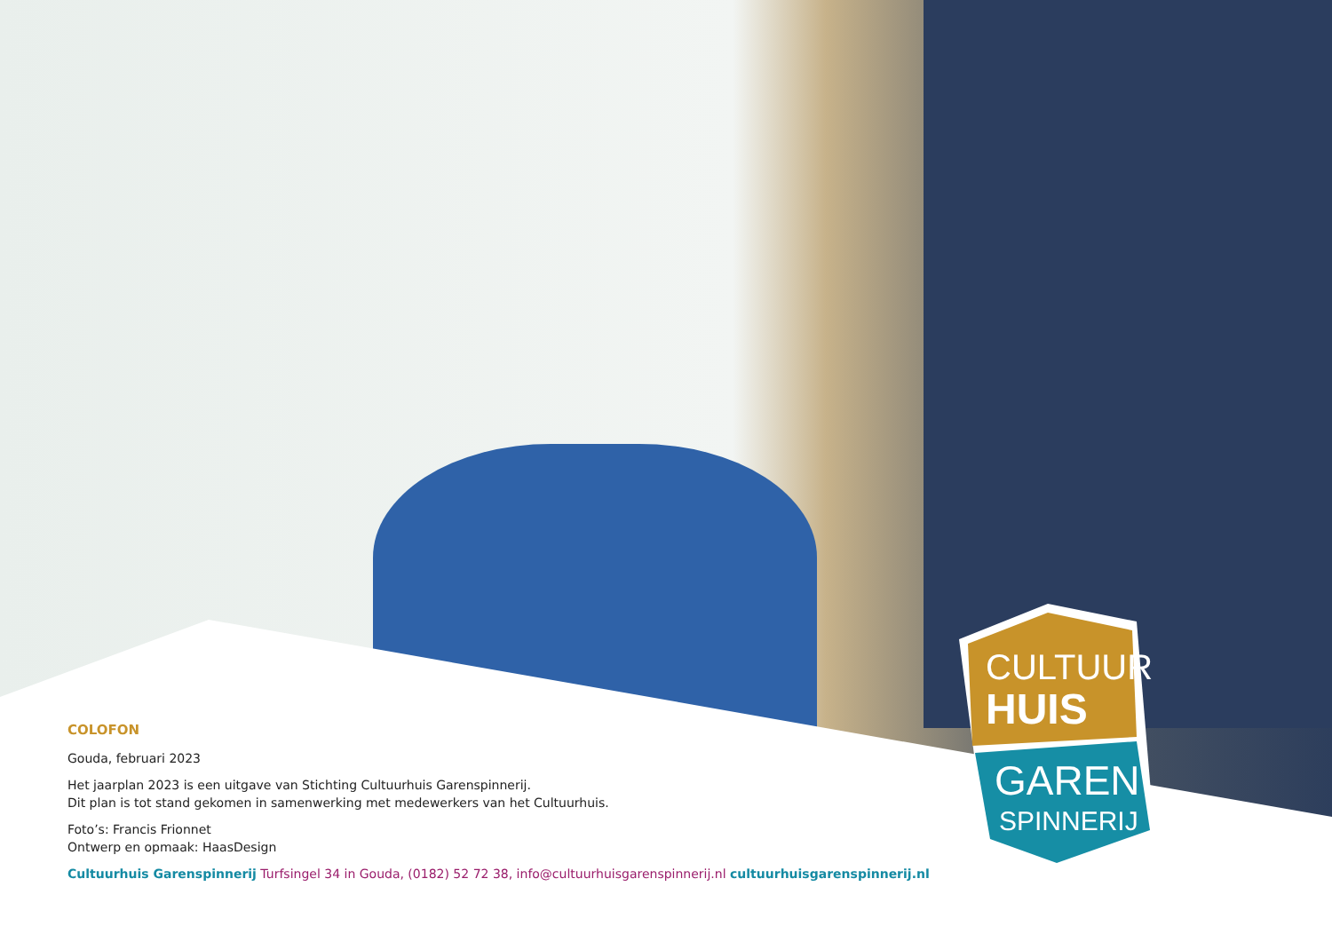CULTUUR
HUIS
GAREN
SPINNERIJ
COLOFON
Gouda, februari 2023
Het jaarplan 2023 is een uitgave van Stichting Cultuurhuis Garenspinnerij.
Dit plan is tot stand gekomen in samenwerking met medewerkers van het Cultuurhuis.
Foto’s: Francis Frionnet
Ontwerp en opmaak: HaasDesign
Cultuurhuis Garenspinnerij Turfsingel 34 in Gouda, (0182) 52 72 38, info@cultuurhuisgarenspinnerij.nl cultuurhuisgarenspinnerij.nl